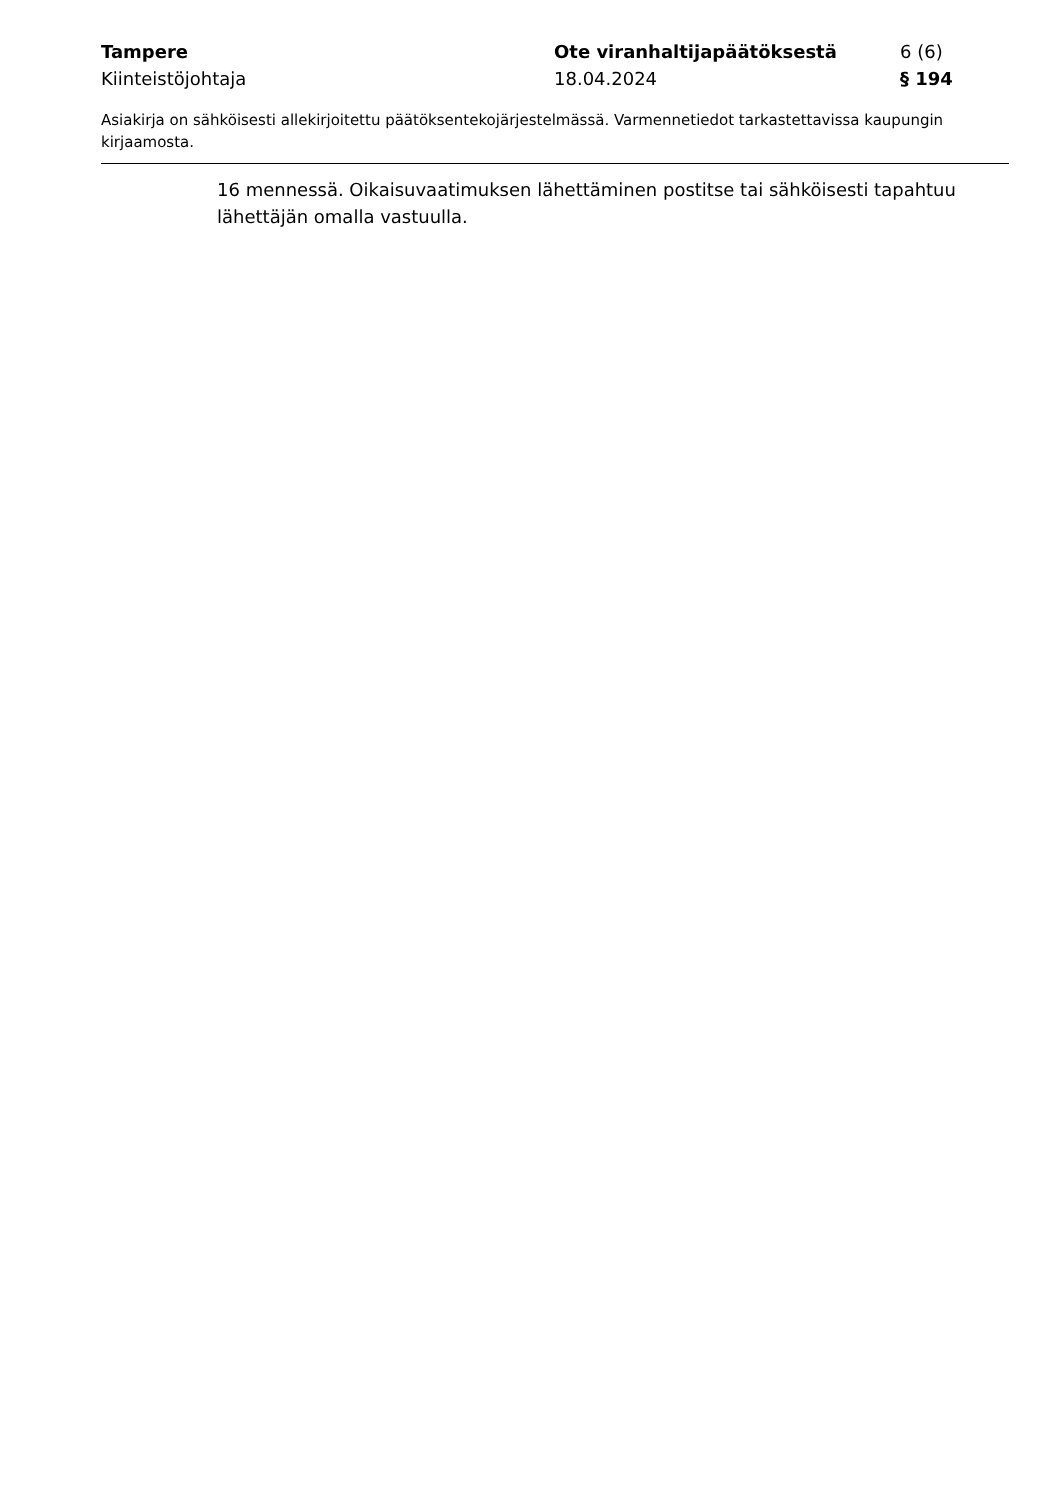Tampere Ote viranhaltijapäätöksestä 6 (6)
Kiinteistöjohtaja 18.04.2024 § 194
Asiakirja on sähköisesti allekirjoitettu päätöksentekojärjestelmässä. Varmennetiedot tarkastettavissa kaupungin kirjaamosta.
16 mennessä. Oikaisuvaatimuksen lähettäminen postitse tai sähköisesti tapahtuu lähettäjän omalla vastuulla.